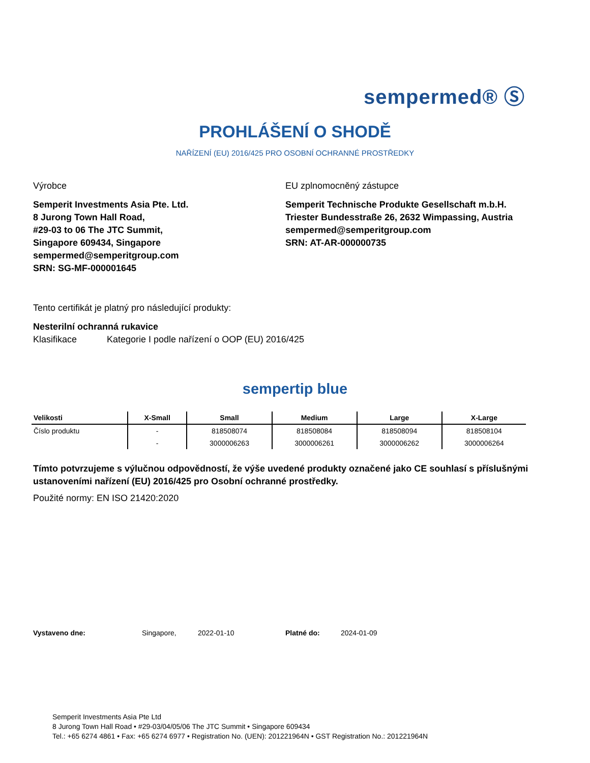sempermed® Ⓢ
PROHLÁŠENÍ O SHODĚ
NAŘÍZENÍ (EU) 2016/425 PRO OSOBNÍ OCHRANNÉ PROSTŘEDKY
Výrobce
Semperit Investments Asia Pte. Ltd.
8 Jurong Town Hall Road,
#29-03 to 06 The JTC Summit,
Singapore 609434, Singapore
sempermed@semperitgroup.com
SRN: SG-MF-000001645
EU zplnomocněný zástupce
Semperit Technische Produkte Gesellschaft m.b.H.
Triester Bundesstraße 26, 2632 Wimpassing, Austria
sempermed@semperitgroup.com
SRN: AT-AR-000000735
Tento certifikát je platný pro následující produkty:
Nesterilní ochranná rukavice
Klasifikace Kategorie I podle nařízení o OOP (EU) 2016/425
sempertip blue
| Velikosti | X-Small | Small | Medium | Large | X-Large |
| --- | --- | --- | --- | --- | --- |
| Číslo produktu | - | 818508074 | 818508084 | 818508094 | 818508104 |
| | - | 3000006263 | 3000006261 | 3000006262 | 3000006264 |
Tímto potvrzujeme s výlučnou odpovědností, že výše uvedené produkty označené jako CE souhlasí s příslušnými ustanoveními nařízení (EU) 2016/425 pro Osobní ochranné prostředky.
Použité normy: EN ISO 21420:2020
Vystaveno dne: Singapore, 2022-01-10 Platné do: 2024-01-09
Semperit Investments Asia Pte Ltd
8 Jurong Town Hall Road • #29-03/04/05/06 The JTC Summit • Singapore 609434
Tel.: +65 6274 4861 • Fax: +65 6274 6977 • Registration No. (UEN): 201221964N • GST Registration No.: 201221964N